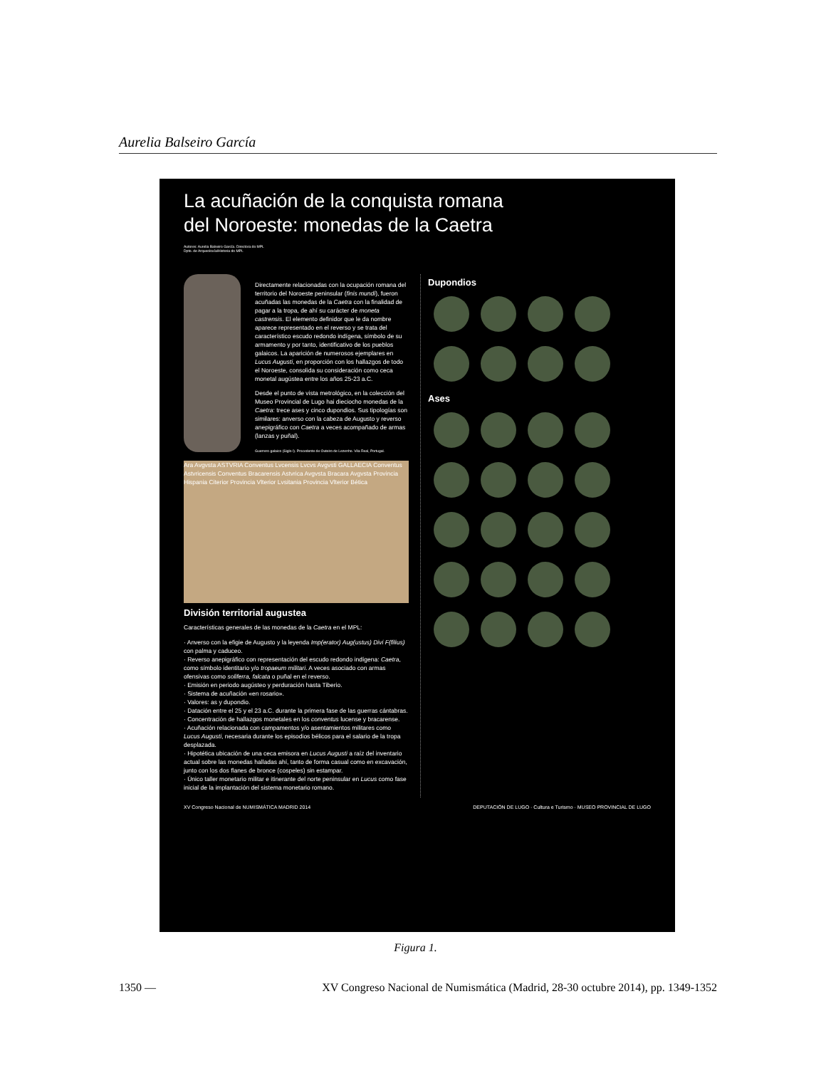Aurelia Balseiro García
La acuñación de la conquista romana
del Noroeste: monedas de la Caetra
Autores: Aurelia Balseiro García. Directora do MPL
Dpto. de Arqueoloxía/Historia do MPL
Directamente relacionadas con la ocupación romana del territorio del Noroeste peninsular (finis mundi), fueron acuñadas las monedas de la Caetra con la finalidad de pagar a la tropa, de ahí su carácter de moneta castrensis. El elemento definidor que le da nombre aparece representado en el reverso y se trata del característico escudo redondo indígena, símbolo de su armamento y por tanto, identificativo de los pueblos galaicos. La aparición de numerosos ejemplares en Lucus Augusti, en proporción con los hallazgos de todo el Noroeste, consolida su consideración como ceca monetal augústea entre los años 25-23 a.C.
Desde el punto de vista metrológico, en la colección del Museo Provincial de Lugo hai dieciocho monedas de la Caetra: trece ases y cinco dupondios. Sus tipologías son similares: anverso con la cabeza de Augusto y reverso anepigráfico con Caetra a veces acompañado de armas (lanzas y puñal).
Guerrero galaico (Siglo I). Procedente de Outeiro de Lezenho. Vila Real, Portugal.
Ara Avgvsta ASTVRIA Conventus Lvcensis Lvcvs Avgvsti GALLAECIA Conventus Astvricensis Conventus Bracarensis Astvrica Avgvsta Bracara Avgvsta Provincia Hispania Citerior Provincia Vlterior Lvsitania Provincia Vlterior Bética
División territorial augustea
Características generales de las monedas de la Caetra en el MPL:
· Anverso con la efigie de Augusto y la leyenda Imp(erator) Aug(ustus) Divi F(filius) con palma y caduceo.
· Reverso anepigráfico con representación del escudo redondo indígena: Caetra, como símbolo identitario y/o tropaeum militari. A veces asociado con armas ofensivas como soliferra, falcata o puñal en el reverso.
· Emisión en periodo augústeo y perduración hasta Tiberio.
· Sistema de acuñación «en rosario».
· Valores: as y dupondio.
· Datación entre el 25 y el 23 a.C. durante la primera fase de las guerras cántabras.
· Concentración de hallazgos monetales en los conventus lucense y bracarense.
· Acuñación relacionada con campamentos y/o asentamientos militares como Lucus Augusti, necesaria durante los episodios bélicos para el salario de la tropa desplazada.
· Hipotética ubicación de una ceca emisora en Lucus Augusti a raíz del inventario actual sobre las monedas halladas ahí, tanto de forma casual como en excavación, junto con los dos flanes de bronce (cospeles) sin estampar.
· Único taller monetario militar e itinerante del norte peninsular en Lucus como fase inicial de la implantación del sistema monetario romano.
Dupondios
Ases
XV Congreso Nacional de NUMISMÁTICA MADRID 2014 DEPUTACIÓN DE LUGO · Cultura e Turismo · MUSEO PROVINCIAL DE LUGO
Figura 1.
1350 — XV Congreso Nacional de Numismática (Madrid, 28-30 octubre 2014), pp. 1349-1352